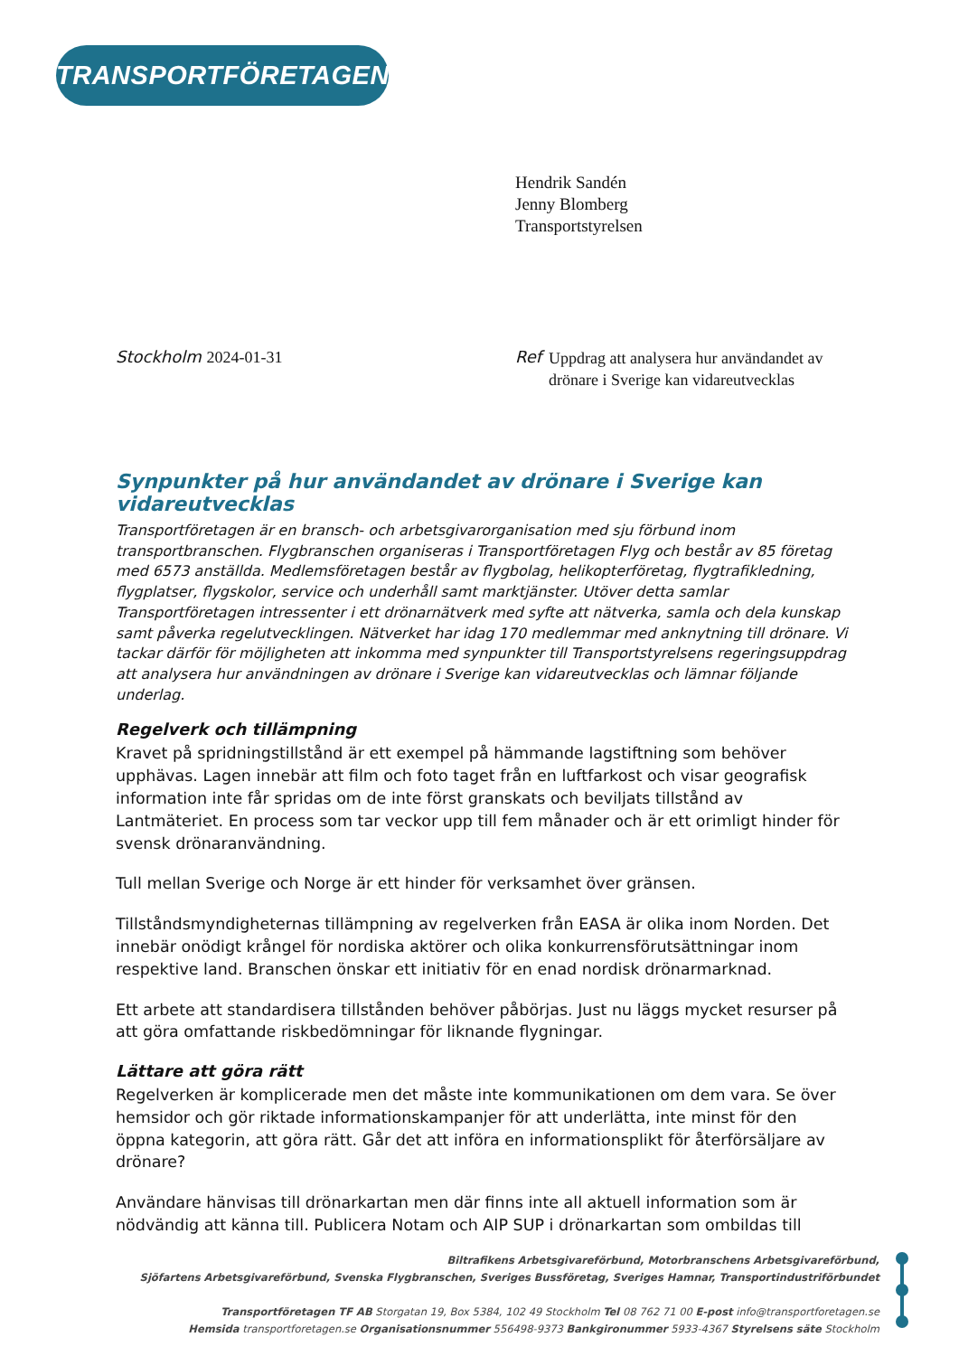TRANSPORTFÖRETAGEN
Hendrik Sandén
Jenny Blomberg
Transportstyrelsen
Stockholm 2024-01-31 Ref
Uppdrag att analysera hur användandet av drönare i Sverige kan vidareutvecklas
Synpunkter på hur användandet av drönare i Sverige kan vidareutvecklas
Transportföretagen är en bransch- och arbetsgivarorganisation med sju förbund inom transportbranschen. Flygbranschen organiseras i Transportföretagen Flyg och består av 85 företag med 6573 anställda. Medlemsföretagen består av flygbolag, helikopterföretag, flygtrafikledning, flygplatser, flygskolor, service och underhåll samt marktjänster. Utöver detta samlar Transportföretagen intressenter i ett drönarnätverk med syfte att nätverka, samla och dela kunskap samt påverka regelutvecklingen. Nätverket har idag 170 medlemmar med anknytning till drönare. Vi tackar därför för möjligheten att inkomma med synpunkter till Transportstyrelsens regeringsuppdrag att analysera hur användningen av drönare i Sverige kan vidareutvecklas och lämnar följande underlag.
Regelverk och tillämpning
Kravet på spridningstillstånd är ett exempel på hämmande lagstiftning som behöver upphävas. Lagen innebär att film och foto taget från en luftfarkost och visar geografisk information inte får spridas om de inte först granskats och beviljats tillstånd av Lantmäteriet. En process som tar veckor upp till fem månader och är ett orimligt hinder för svensk drönaranvändning.
Tull mellan Sverige och Norge är ett hinder för verksamhet över gränsen.
Tillståndsmyndigheternas tillämpning av regelverken från EASA är olika inom Norden. Det innebär onödigt krångel för nordiska aktörer och olika konkurrensförutsättningar inom respektive land. Branschen önskar ett initiativ för en enad nordisk drönarmarknad.
Ett arbete att standardisera tillstånden behöver påbörjas. Just nu läggs mycket resurser på att göra omfattande riskbedömningar för liknande flygningar.
Lättare att göra rätt
Regelverken är komplicerade men det måste inte kommunikationen om dem vara. Se över hemsidor och gör riktade informationskampanjer för att underlätta, inte minst för den öppna kategorin, att göra rätt. Går det att införa en informationsplikt för återförsäljare av drönare?
Användare hänvisas till drönarkartan men där finns inte all aktuell information som är nödvändig att känna till. Publicera Notam och AIP SUP i drönarkartan som ombildas till
Biltrafikens Arbetsgivareförbund, Motorbranschens Arbetsgivareförbund,
Sjöfartens Arbetsgivareförbund, Svenska Flygbranschen, Sveriges Bussföretag, Sveriges Hamnar, Transportindustriförbundet
Transportföretagen TF AB Storgatan 19, Box 5384, 102 49 Stockholm Tel 08 762 71 00 E-post info@transportforetagen.se
Hemsida transportforetagen.se Organisationsnummer 556498-9373 Bankgironummer 5933-4367 Styrelsens säte Stockholm